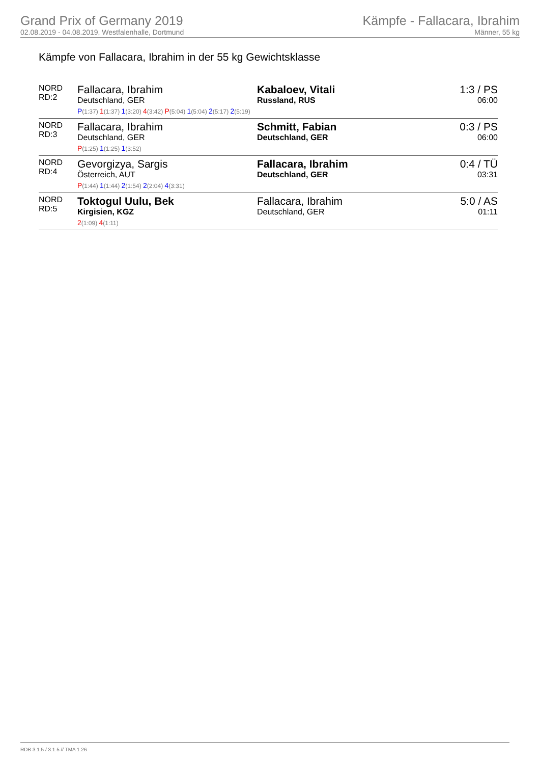Grand Prix of Germany 2019
02.08.2019 - 04.08.2019, Westfalenhalle, Dortmund
Kämpfe - Fallacara, Ibrahim
Männer, 55 kg
Kämpfe von Fallacara, Ibrahim in der 55 kg Gewichtsklasse
| NORD RD:2 | Fallacara, Ibrahim Deutschland, GER | Kabaloev, Vitali Russland, RUS | 1:3 / PS 06:00 |
| | P (1:37) 1 (1:37) 1 (3:20) 4 (3:42) P (5:04) 1 (5:04) 2 (5:17) 2 (5:19) | | |
| NORD RD:3 | Fallacara, Ibrahim Deutschland, GER | Schmitt, Fabian Deutschland, GER | 0:3 / PS 06:00 |
| | P (1:25) 1 (1:25) 1 (3:52) | | |
| NORD RD:4 | Gevorgizya, Sargis Österreich, AUT | Fallacara, Ibrahim Deutschland, GER | 0:4 / TÜ 03:31 |
| | P (1:44) 1 (1:44) 2 (1:54) 2 (2:04) 4 (3:31) | | |
| NORD RD:5 | Toktogul Uulu, Bek Kirgisien, KGZ | Fallacara, Ibrahim Deutschland, GER | 5:0 / AS 01:11 |
| | 2 (1:09) 4 (1:11) | | |
RDB 3.1.5 / 3.1.5 // TMA 1.26